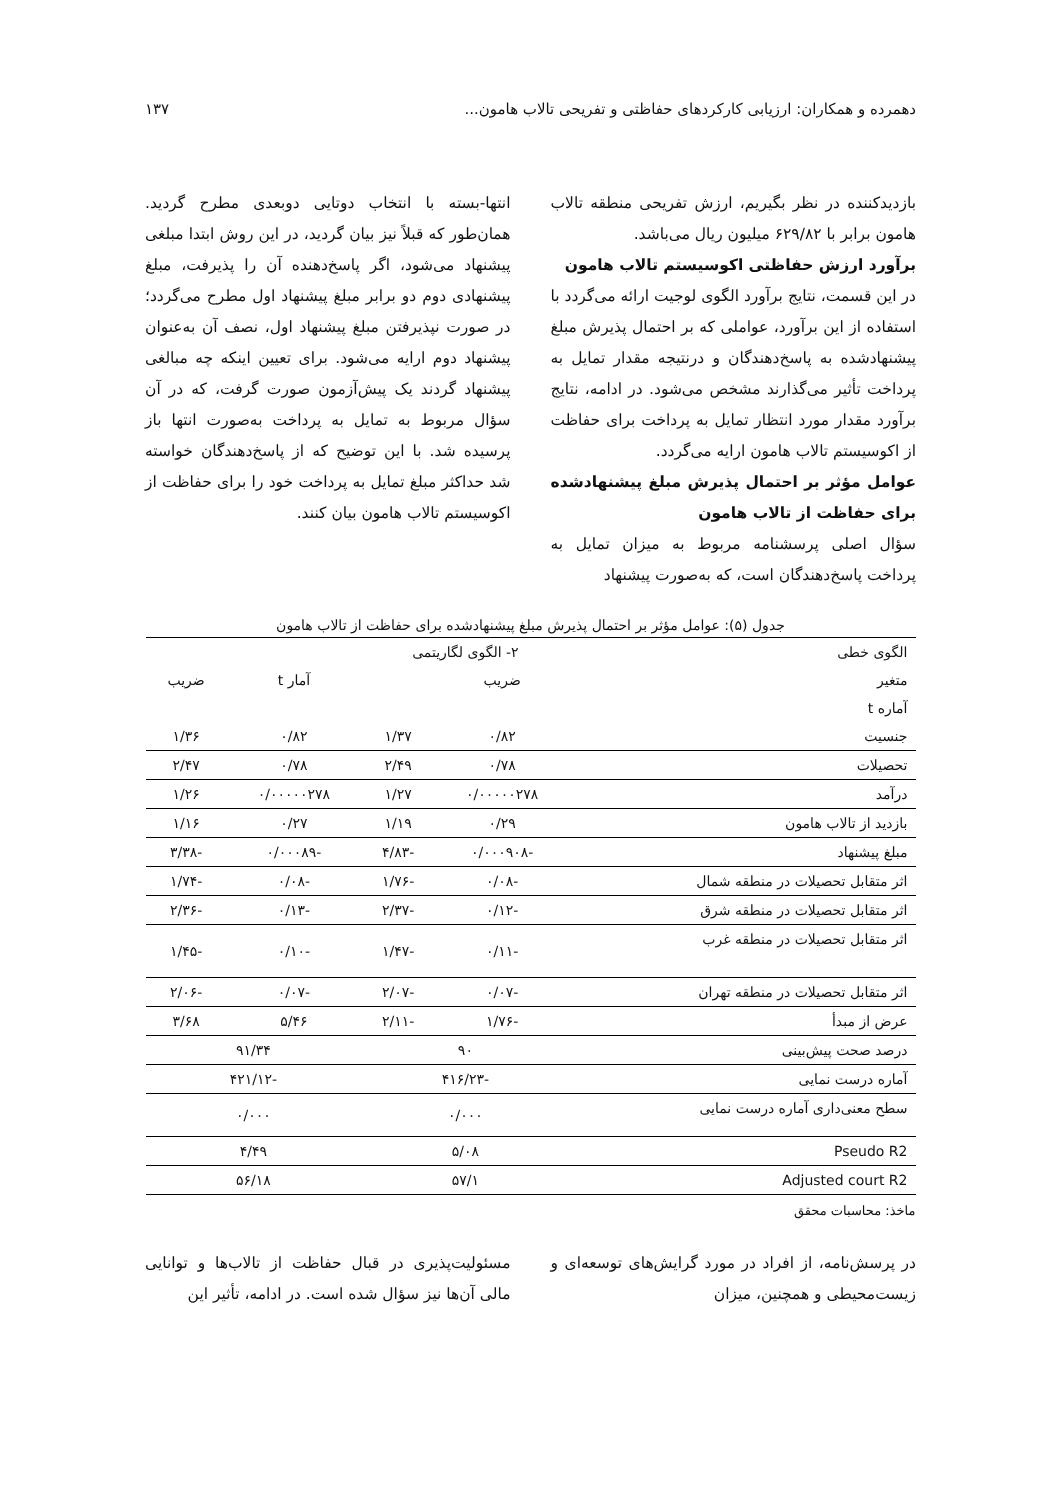دهمرده و همکاران: ارزیابی کارکردهای حفاظتی و تفریحی تالاب هامون... ۱۳۷
بازدیدکننده در نظر بگیریم، ارزش تفریحی منطقه تالاب هامون برابر با ۶۲۹/۸۲ میلیون ریال می‌باشد.
برآورد ارزش حفاظتی اکوسیستم تالاب هامون
در این قسمت، نتایج برآورد الگوی لوجیت ارائه می‌گردد با استفاده از این برآورد، عواملی که بر احتمال پذیرش مبلغ پیشنهادشده به پاسخ‌دهندگان و درنتیجه مقدار تمایل به پرداخت تأثیر می‌گذارند مشخص می‌شود. در ادامه، نتایج برآورد مقدار مورد انتظار تمایل به پرداخت برای حفاظت از اکوسیستم تالاب هامون ارایه می‌گردد.
عوامل مؤثر بر احتمال پذیرش مبلغ پیشنهادشده برای حفاظت از تالاب هامون
سؤال اصلی پرسشنامه مربوط به میزان تمایل به پرداخت پاسخ‌دهندگان است، که به‌صورت پیشنهاد
انتها-بسته با انتخاب دوتایی دوبعدی مطرح گردید. همان‌طور که قبلاً نیز بیان گردید، در این روش ابتدا مبلغی پیشنهاد می‌شود، اگر پاسخ‌دهنده آن را پذیرفت، مبلغ پیشنهادی دوم دو برابر مبلغ پیشنهاد اول مطرح می‌گردد؛ در صورت نپذیرفتن مبلغ پیشنهاد اول، نصف آن به‌عنوان پیشنهاد دوم ارایه می‌شود. برای تعیین اینکه چه مبالغی پیشنهاد گردند یک پیش‌آزمون صورت گرفت، که در آن سؤال مربوط به تمایل به پرداخت به‌صورت انتها باز پرسیده شد. با این توضیح که از پاسخ‌دهندگان خواسته شد حداکثر مبلغ تمایل به پرداخت خود را برای حفاظت از اکوسیستم تالاب هامون بیان کنند.
جدول (۵): عوامل مؤثر بر احتمال پذیرش مبلغ پیشنهادشده برای حفاظت از تالاب هامون
| الگوی خطی | ۲- الگوی لگاریتمی | | | |
| --- | --- | --- | --- | --- |
| متغیر | ضریب | | آمار t | ضریب |
| آماره t | | | | |
| جنسیت | ۰/۸۲ | ۱/۳۷ | ۰/۸۲ | ۱/۳۶ |
| تحصیلات | ۰/۷۸ | ۲/۴۹ | ۰/۷۸ | ۲/۴۷ |
| درآمد | ۰/۰۰۰۰۰۲۷۸ | ۱/۲۷ | ۰/۰۰۰۰۰۲۷۸ | ۱/۲۶ |
| بازدید از تالاب هامون | ۰/۲۹ | ۱/۱۹ | ۰/۲۷ | ۱/۱۶ |
| مبلغ پیشنهاد | -۰/۰۰۰۹۰۸ | -۴/۸۳ | -۰/۰۰۰۸۹ | -۳/۳۸ |
| اثر متقابل تحصیلات در منطقه شمال | -۰/۰۸ | -۱/۷۶ | -۰/۰۸ | -۱/۷۴ |
| اثر متقابل تحصیلات در منطقه شرق | -۰/۱۲ | -۲/۳۷ | -۰/۱۳ | -۲/۳۶ |
| اثر متقابل تحصیلات در منطقه غرب | -۰/۱۱ | -۱/۴۷ | -۰/۱۰ | -۱/۴۵ |
| اثر متقابل تحصیلات در منطقه تهران | -۰/۰۷ | -۲/۰۷ | -۰/۰۷ | -۲/۰۶ |
| عرض از مبدأ | -۱/۷۶ | -۲/۱۱ | ۵/۴۶ | ۳/۶۸ |
| درصد صحت پیش‌بینی | ۹۰ | | ۹۱/۳۴ | |
| آماره درست نمایی | -۴۱۶/۲۳ | | -۴۲۱/۱۲ | |
| سطح معنی‌داری آماره درست نمایی | ۰/۰۰۰ | | ۰/۰۰۰ | |
| Pseudo R2 | ۵/۰۸ | | ۴/۴۹ | |
| Adjusted court R2 | ۵۷/۱ | | ۵۶/۱۸ | |
ماخذ: محاسبات محقق
در پرسش‌نامه، از افراد در مورد گرایش‌های توسعه‌ای و زیست‌محیطی و همچنین، میزان
مسئولیت‌پذیری در قبال حفاظت از تالاب‌ها و توانایی مالی آن‌ها نیز سؤال شده است. در ادامه، تأثیر این